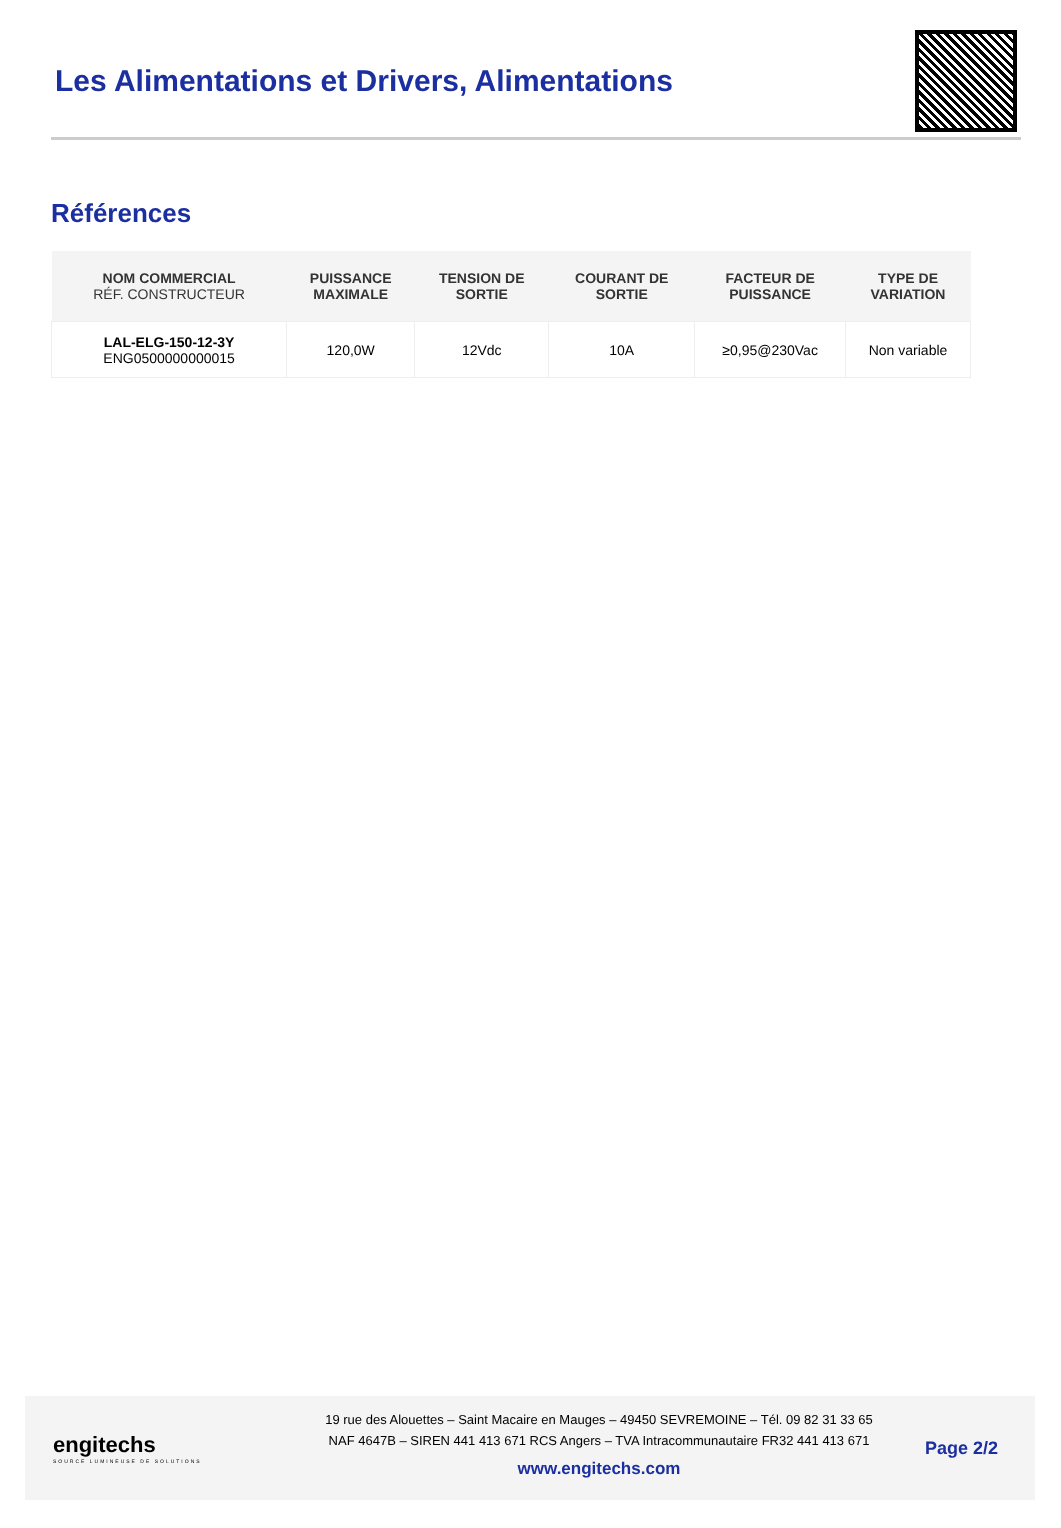Les Alimentations et Drivers, Alimentations
Références
| NOM COMMERCIAL RÉF. CONSTRUCTEUR | PUISSANCE MAXIMALE | TENSION DE SORTIE | COURANT DE SORTIE | FACTEUR DE PUISSANCE | TYPE DE VARIATION |
| --- | --- | --- | --- | --- | --- |
| LAL-ELG-150-12-3Y ENG0500000000015 | 120,0W | 12Vdc | 10A | ≥0,95@230Vac | Non variable |
engitechs
SOURCE LUMINEUSE DE SOLUTIONS
19 rue des Alouettes – Saint Macaire en Mauges – 49450 SEVREMOINE – Tél. 09 82 31 33 65
NAF 4647B – SIREN 441 413 671 RCS Angers – TVA Intracommunautaire FR32 441 413 671
www.engitechs.com
Page 2/2